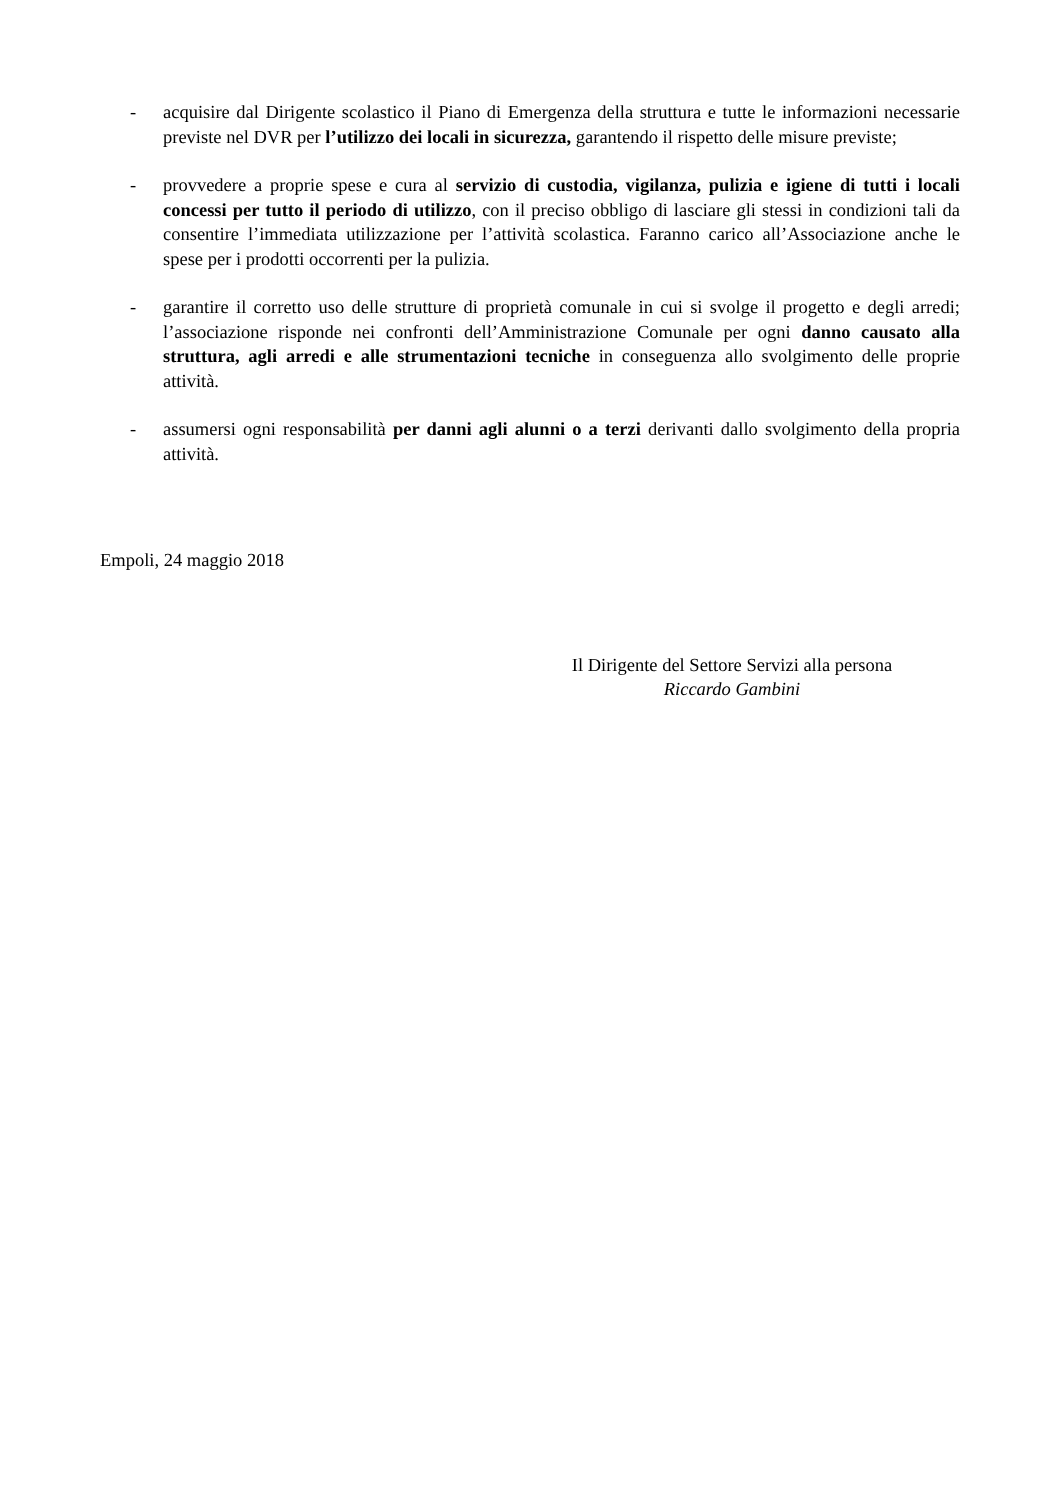- acquisire dal Dirigente scolastico il Piano di Emergenza della struttura e tutte le informazioni necessarie previste nel DVR per l’utilizzo dei locali in sicurezza, garantendo il rispetto delle misure previste;
- provvedere a proprie spese e cura al servizio di custodia, vigilanza, pulizia e igiene di tutti i locali concessi per tutto il periodo di utilizzo, con il preciso obbligo di lasciare gli stessi in condizioni tali da consentire l’immediata utilizzazione per l’attività scolastica. Faranno carico all’Associazione anche le spese per i prodotti occorrenti per la pulizia.
- garantire il corretto uso delle strutture di proprietà comunale in cui si svolge il progetto e degli arredi; l’associazione risponde nei confronti dell’Amministrazione Comunale per ogni danno causato alla struttura, agli arredi e alle strumentazioni tecniche in conseguenza allo svolgimento delle proprie attività.
- assumersi ogni responsabilità per danni agli alunni o a terzi derivanti dallo svolgimento della propria attività.
Empoli, 24 maggio 2018
Il Dirigente del Settore Servizi alla persona
Riccardo Gambini